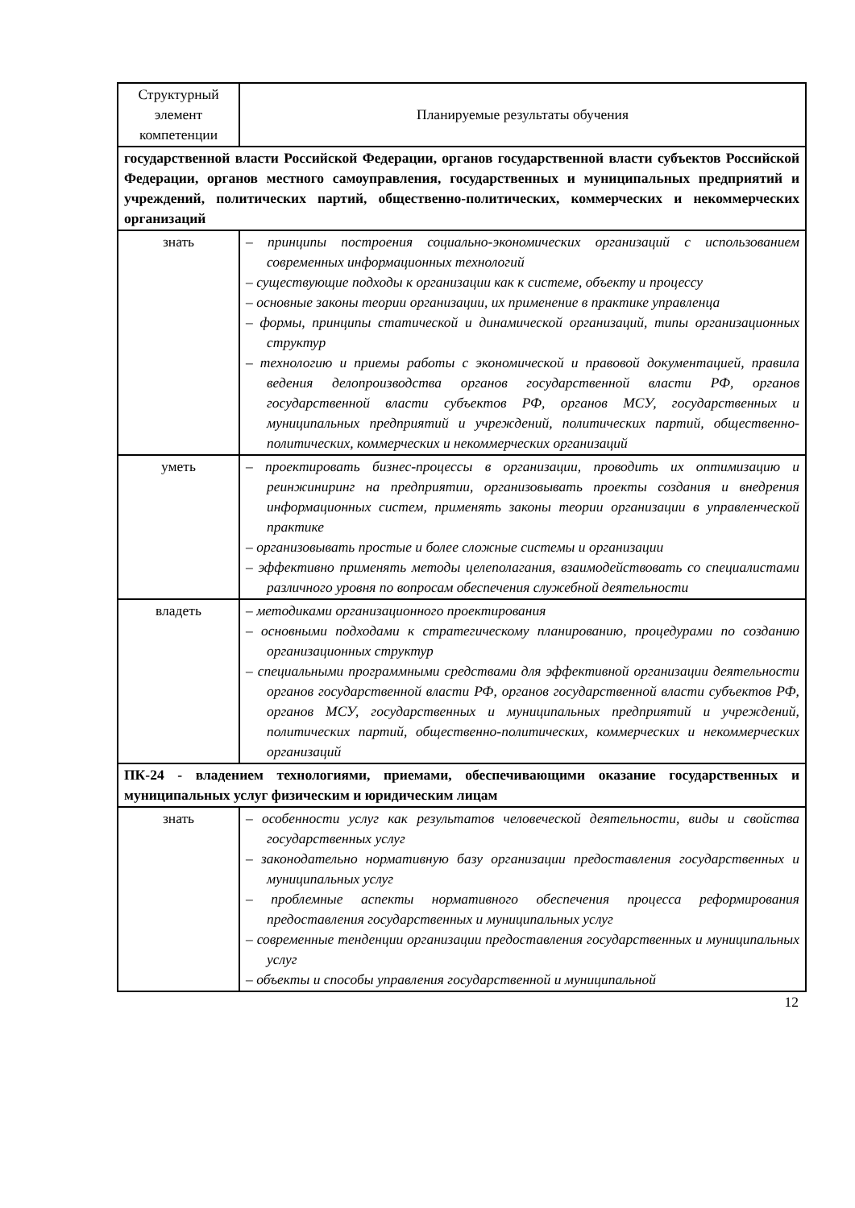| Структурный элемент компетенции | Планируемые результаты обучения |
| --- | --- |
| государственной власти Российской Федерации, органов государственной власти субъектов Российской Федерации, органов местного самоуправления, государственных и муниципальных предприятий и учреждений, политических партий, общественно-политических, коммерческих и некоммерческих организаций | |
| знать | – принципы построения социально-экономических организаций с использованием современных информационных технологий – существующие подходы к организации как к системе, объекту и процессу – основные законы теории организации, их применение в практике управленца – формы, принципы статической и динамической организаций, типы организационных структур – технологию и приемы работы с экономической и правовой документацией, правила ведения делопроизводства органов государственной власти РФ, органов государственной власти субъектов РФ, органов МСУ, государственных и муниципальных предприятий и учреждений, политических партий, общественно-политических, коммерческих и некоммерческих организаций |
| уметь | – проектировать бизнес-процессы в организации, проводить их оптимизацию и реинжиниринг на предприятии, организовывать проекты создания и внедрения информационных систем, применять законы теории организации в управленческой практике – организовывать простые и более сложные системы и организации – эффективно применять методы целеполагания, взаимодействовать со специалистами различного уровня по вопросам обеспечения служебной деятельности |
| владеть | – методиками организационного проектирования – основными подходами к стратегическому планированию, процедурами по созданию организационных структур – специальными программными средствами для эффективной организации деятельности органов государственной власти РФ, органов государственной власти субъектов РФ, органов МСУ, государственных и муниципальных предприятий и учреждений, политических партий, общественно-политических, коммерческих и некоммерческих организаций |
| ПК-24 - владением технологиями, приемами, обеспечивающими оказание государственных и муниципальных услуг физическим и юридическим лицам | |
| знать | – особенности услуг как результатов человеческой деятельности, виды и свойства государственных услуг – законодательно нормативную базу организации предоставления государственных и муниципальных услуг – проблемные аспекты нормативного обеспечения процесса реформирования предоставления государственных и муниципальных услуг – современные тенденции организации предоставления государственных и муниципальных услуг – объекты и способы управления государственной и муниципальной |
12